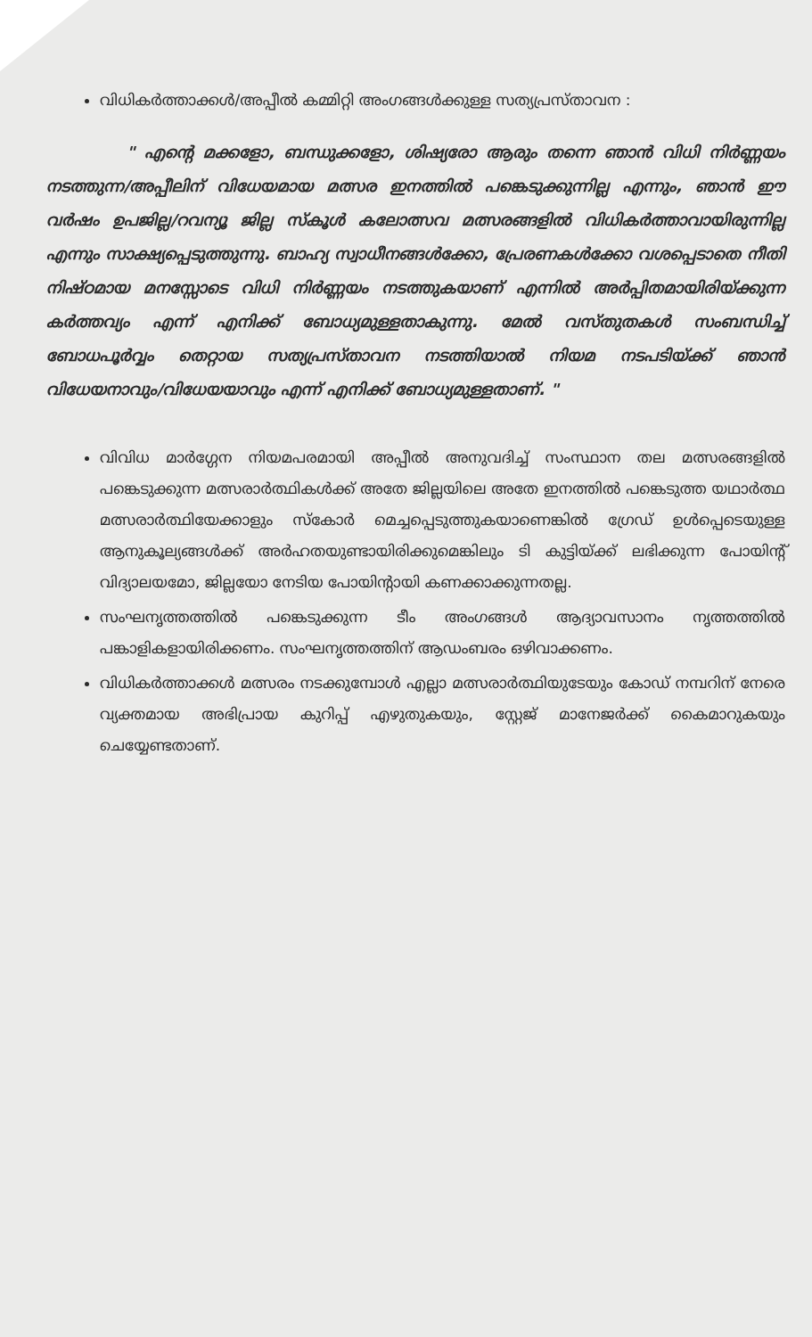വിധികർത്താക്കൾ/അപ്പീൽ കമ്മിറ്റി അംഗങ്ങൾക്കുള്ള സത്യപ്രസ്താവന :
" എന്റെ മക്കളോ, ബന്ധുക്കളോ, ശിഷ്യരോ ആരും തന്നെ ഞാൻ വിധി നിർണ്ണയം നടത്തുന്ന/അപ്പീലിന് വിധേയമായ മത്സര ഇനത്തിൽ പങ്കെടുക്കുന്നില്ല എന്നും, ഞാൻ ഈ വർഷം ഉപജില്ല/റവന്യൂ ജില്ല സ്കൂൾ കലോത്സവ മത്സരങ്ങളിൽ വിധികർത്താവായിരുന്നില്ല എന്നും സാക്ഷ്യപ്പെടുത്തുന്നു. ബാഹ്യ സ്വാധീനങ്ങൾക്കോ, പ്രേരണകൾക്കോ വശപ്പെടാതെ നീതി നിഷ്ഠമായ മനസ്സോടെ വിധി നിർണ്ണയം നടത്തുകയാണ് എന്നിൽ അർപ്പിതമായിരിയ്ക്കുന്ന കർത്തവ്യം എന്ന് എനിക്ക് ബോധ്യമുള്ളതാകുന്നു. മേൽ വസ്തുതകൾ സംബന്ധിച്ച് ബോധപൂർവ്വം തെറ്റായ സത്യപ്രസ്താവന നടത്തിയാൽ നിയമ നടപടിയ്ക്ക് ഞാൻ വിധേയനാവും/വിധേയയാവും എന്ന് എനിക്ക് ബോധ്യമുള്ളതാണ്. "
വിവിധ മാർഗ്ഗേന നിയമപരമായി അപ്പീൽ അനുവദിച്ച് സംസ്ഥാന തല മത്സരങ്ങളിൽ പങ്കെടുക്കുന്ന മത്സരാർത്ഥികൾക്ക് അതേ ജില്ലയിലെ അതേ ഇനത്തിൽ പങ്കെടുത്ത യഥാർത്ഥ മത്സരാർത്ഥിയേക്കാളും സ്കോർ മെച്ചപ്പെടുത്തുകയാണെങ്കിൽ ഗ്രേഡ് ഉൾപ്പെടെയുള്ള ആനുകൂല്യങ്ങൾക്ക് അർഹതയുണ്ടായിരിക്കുമെങ്കിലും ടി കുട്ടിയ്ക്ക് ലഭിക്കുന്ന പോയിന്റ് വിദ്യാലയമോ, ജില്ലയോ നേടിയ പോയിന്റായി കണക്കാക്കുന്നതല്ല.
സംഘനൃത്തത്തിൽ പങ്കെടുക്കുന്ന ടീം അംഗങ്ങൾ ആദ്യാവസാനം നൃത്തത്തിൽ പങ്കാളികളായിരിക്കണം. സംഘനൃത്തത്തിന് ആഡംബരം ഒഴിവാക്കണം.
വിധികർത്താക്കൾ മത്സരം നടക്കുമ്പോൾ എല്ലാ മത്സരാർത്ഥിയുടേയും കോഡ് നമ്പറിന് നേരെ വ്യക്തമായ അഭിപ്രായ കുറിപ്പ് എഴുതുകയും, സ്റ്റേജ് മാനേജർക്ക് കൈമാറുകയും ചെയ്യേണ്ടതാണ്.